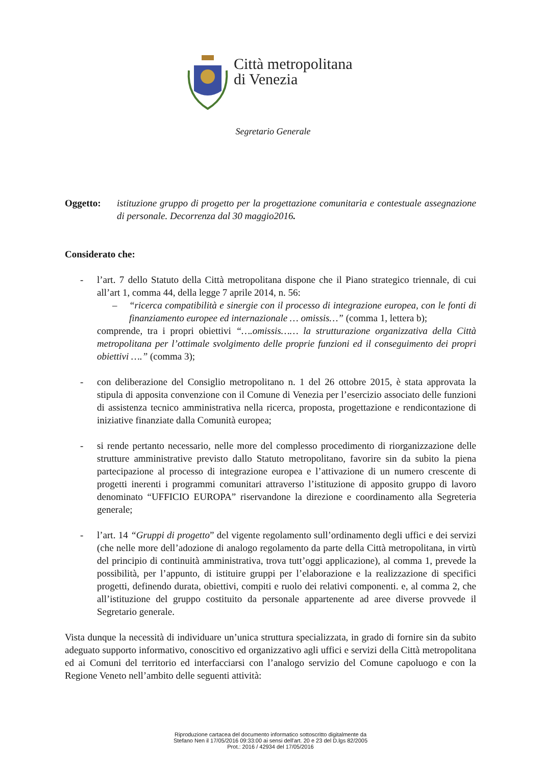Città metropolitana
di Venezia
Segretario Generale
Oggetto: istituzione gruppo di progetto per la progettazione comunitaria e contestuale assegnazione di personale. Decorrenza dal 30 maggio2016.
Considerato che:
- l’art. 7 dello Statuto della Città metropolitana dispone che il Piano strategico triennale, di cui all’art 1, comma 44, della legge 7 aprile 2014, n. 56:
– “ricerca compatibilità e sinergie con il processo di integrazione europea, con le fonti di finanziamento europee ed internazionale … omissis…” (comma 1, lettera b);
comprende, tra i propri obiettivi “….omissis…… la strutturazione organizzativa della Città metropolitana per l’ottimale svolgimento delle proprie funzioni ed il conseguimento dei propri obiettivi ….” (comma 3);
- con deliberazione del Consiglio metropolitano n. 1 del 26 ottobre 2015, è stata approvata la stipula di apposita convenzione con il Comune di Venezia per l’esercizio associato delle funzioni di assistenza tecnico amministrativa nella ricerca, proposta, progettazione e rendicontazione di iniziative finanziate dalla Comunità europea;
- si rende pertanto necessario, nelle more del complesso procedimento di riorganizzazione delle strutture amministrative previsto dallo Statuto metropolitano, favorire sin da subito la piena partecipazione al processo di integrazione europea e l’attivazione di un numero crescente di progetti inerenti i programmi comunitari attraverso l’istituzione di apposito gruppo di lavoro denominato “UFFICIO EUROPA” riservandone la direzione e coordinamento alla Segreteria generale;
- l’art. 14 “Gruppi di progetto” del vigente regolamento sull’ordinamento degli uffici e dei servizi (che nelle more dell’adozione di analogo regolamento da parte della Città metropolitana, in virtù del principio di continuità amministrativa, trova tutt’oggi applicazione), al comma 1, prevede la possibilità, per l’appunto, di istituire gruppi per l’elaborazione e la realizzazione di specifici progetti, definendo durata, obiettivi, compiti e ruolo dei relativi componenti. e, al comma 2, che all’istituzione del gruppo costituito da personale appartenente ad aree diverse provvede il Segretario generale.
Vista dunque la necessità di individuare un’unica struttura specializzata, in grado di fornire sin da subito adeguato supporto informativo, conoscitivo ed organizzativo agli uffici e servizi della Città metropolitana ed ai Comuni del territorio ed interfacciarsi con l’analogo servizio del Comune capoluogo e con la Regione Veneto nell’ambito delle seguenti attività:
Riproduzione cartacea del documento informatico sottoscritto digitalmente da
Stefano Nen il 17/05/2016 09:33:00 ai sensi dell'art. 20 e 23 del D.lgs 82/2005
Prot.: 2016 / 42934 del 17/05/2016